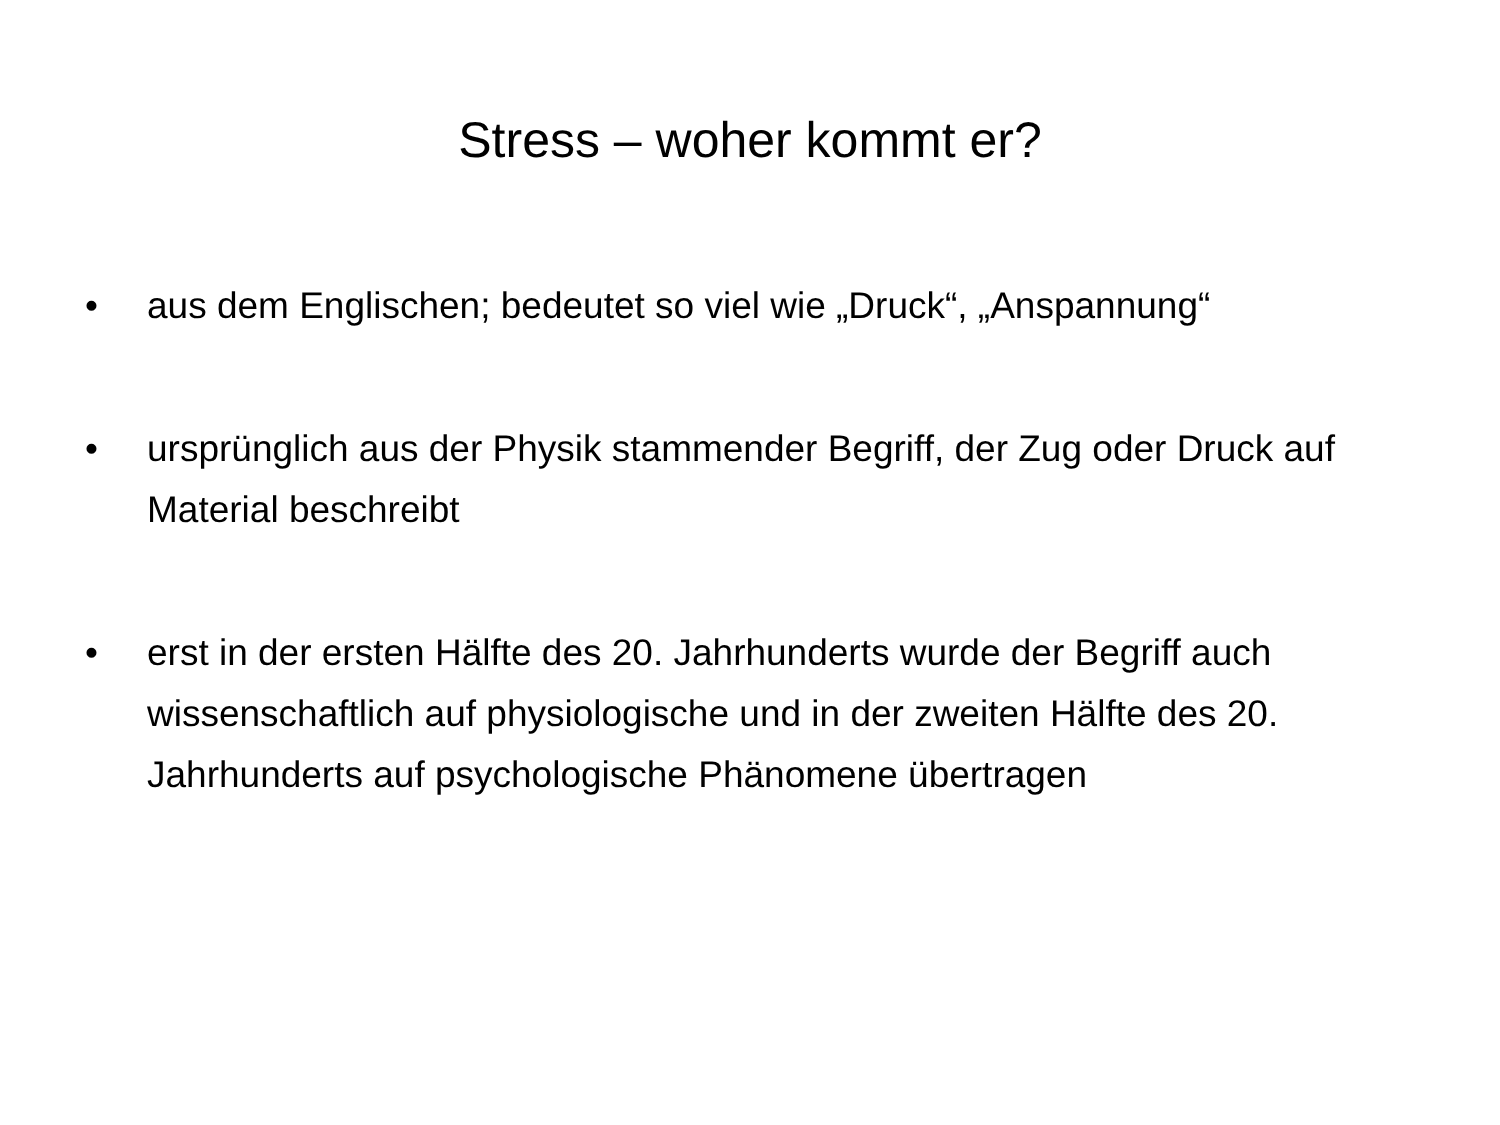Stress – woher kommt er?
• aus dem Englischen; bedeutet so viel wie „Druck“, „Anspannung“
• ursprünglich aus der Physik stammender Begriff, der Zug oder Druck auf Material beschreibt
• erst in der ersten Hälfte des 20. Jahrhunderts wurde der Begriff auch wissenschaftlich auf physiologische und in der zweiten Hälfte des 20. Jahrhunderts auf psychologische Phänomene übertragen